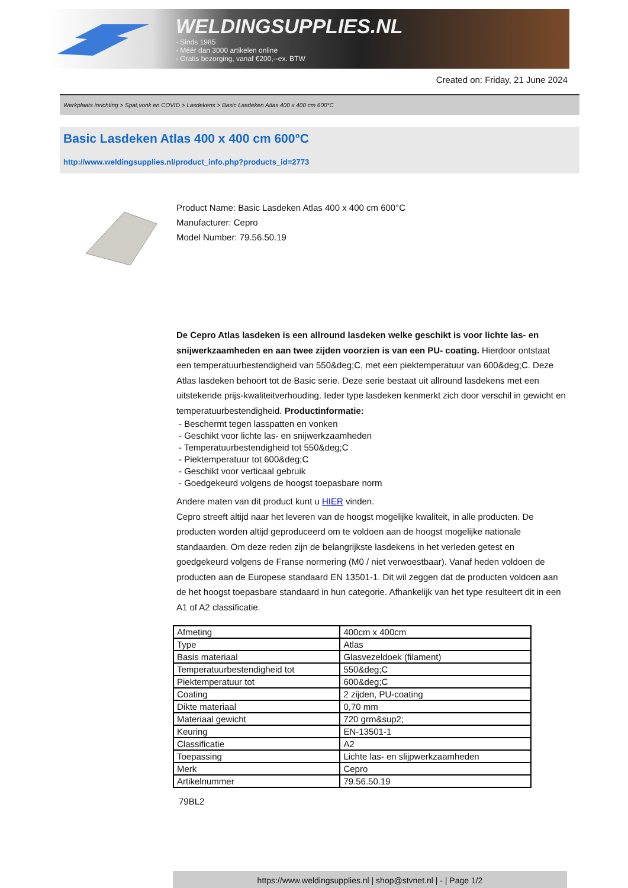WELDINGSUPPLIES.NL
- Sinds 1985
- Méér dan 3000 artikelen online
- Gratis bezorging, vanaf €200,--ex. BTW
Created on: Friday, 21 June 2024
Werkplaats inrichting > Spat,vonk en COVID > Lasdekens > Basic Lasdeken Atlas 400 x 400 cm 600°C
Basic Lasdeken Atlas 400 x 400 cm 600°C
http://www.weldingsupplies.nl/product_info.php?products_id=2773
Product Name: Basic Lasdeken Atlas 400 x 400 cm 600°C
Manufacturer: Cepro
Model Number: 79.56.50.19
De Cepro Atlas lasdeken is een allround lasdeken welke geschikt is voor lichte las- en snijwerkzaamheden en aan twee zijden voorzien is van een PU- coating. Hierdoor ontstaat een temperatuurbestendigheid van 550&deg;C, met een piektemperatuur van 600&deg;C. Deze Atlas lasdeken behoort tot de Basic serie. Deze serie bestaat uit allround lasdekens met een uitstekende prijs-kwaliteitverhouding. Ieder type lasdeken kenmerkt zich door verschil in gewicht en temperatuurbestendigheid. Productinformatie:
- Beschermt tegen lasspatten en vonken
- Geschikt voor lichte las- en snijwerkzaamheden
- Temperatuurbestendigheid tot 550&deg;C
- Piektemperatuur tot 600&deg;C
- Geschikt voor verticaal gebruik
- Goedgekeurd volgens de hoogst toepasbare norm
Andere maten van dit product kunt u HIER vinden.
Cepro streeft altijd naar het leveren van de hoogst mogelijke kwaliteit, in alle producten. De producten worden altijd geproduceerd om te voldoen aan de hoogst mogelijke nationale standaarden. Om deze reden zijn de belangrijkste lasdekens in het verleden getest en goedgekeurd volgens de Franse normering (M0 / niet verwoestbaar). Vanaf heden voldoen de producten aan de Europese standaard EN 13501-1. Dit wil zeggen dat de producten voldoen aan de het hoogst toepasbare standaard in hun categorie. Afhankelijk van het type resulteert dit in een A1 of A2 classificatie.
| Afmeting | 400cm x 400cm |
| Type | Atlas |
| Basis materiaal | Glasvezeldoek (filament) |
| Temperatuurbestendigheid tot | 550&deg;C |
| Piektemperatuur tot | 600&deg;C |
| Coating | 2 zijden, PU-coating |
| Dikte materiaal | 0,70 mm |
| Materiaal gewicht | 720 grm&sup2; |
| Keuring | EN-13501-1 |
| Classificatie | A2 |
| Toepassing | Lichte las- en slijpwerkzaamheden |
| Merk | Cepro |
| Artikelnummer | 79.56.50.19 |
79BL2
https://www.weldingsupplies.nl | shop@stvnet.nl | - | Page 1/2